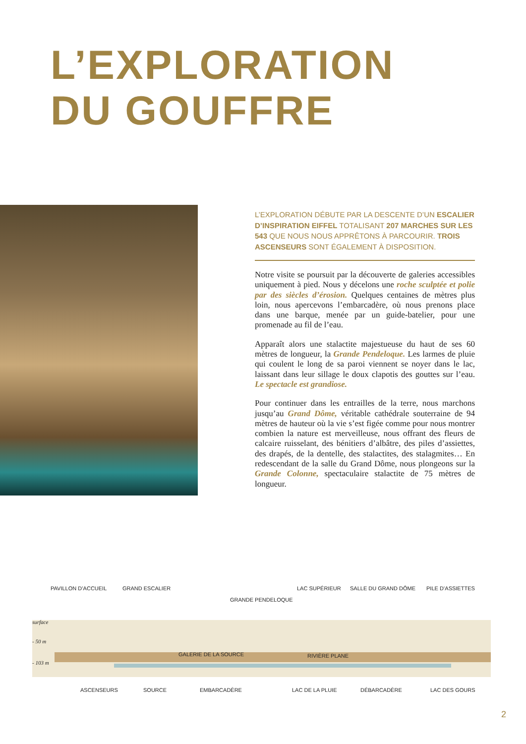L’EXPLORATION
DU GOUFFRE
L’EXPLORATION DÉBUTE PAR LA DESCENTE D’UN ESCALIER D’INSPIRATION EIFFEL TOTALISANT 207 MARCHES SUR LES 543 QUE NOUS NOUS APPRÊTONS À PARCOURIR. TROIS ASCENSEURS SONT ÉGALEMENT À DISPOSITION.
Notre visite se poursuit par la découverte de galeries accessibles uniquement à pied. Nous y décelons une roche sculptée et polie par des siècles d’érosion. Quelques centaines de mètres plus loin, nous apercevons l’embarcadère, où nous prenons place dans une barque, menée par un guide-batelier, pour une promenade au fil de l’eau.
Apparaît alors une stalactite majestueuse du haut de ses 60 mètres de longueur, la Grande Pendeloque. Les larmes de pluie qui coulent le long de sa paroi viennent se noyer dans le lac, laissant dans leur sillage le doux clapotis des gouttes sur l’eau. Le spectacle est grandiose.
Pour continuer dans les entrailles de la terre, nous marchons jusqu’au Grand Dôme, véritable cathédrale souterraine de 94 mètres de hauteur où la vie s’est figée comme pour nous montrer combien la nature est merveilleuse, nous offrant des fleurs de calcaire ruisselant, des bénitiers d’albâtre, des piles d’assiettes, des drapés, de la dentelle, des stalactites, des stalagmites… En redescendant de la salle du Grand Dôme, nous plongeons sur la Grande Colonne, spectaculaire stalactite de 75 mètres de longueur.
PAVILLON D’ACCUEIL GRAND ESCALIER LAC SUPÉRIEUR SALLE DU GRAND DÔME PILE D’ASSIETTES
GRANDE PENDELOQUE
surface
- 50 m
- 103 m
GALERIE DE LA SOURCE RIVIÈRE PLANE
ASCENSEURS SOURCE EMBARCADÈRE LAC DE LA PLUIE DÉBARCADÈRE LAC DES GOURS
2